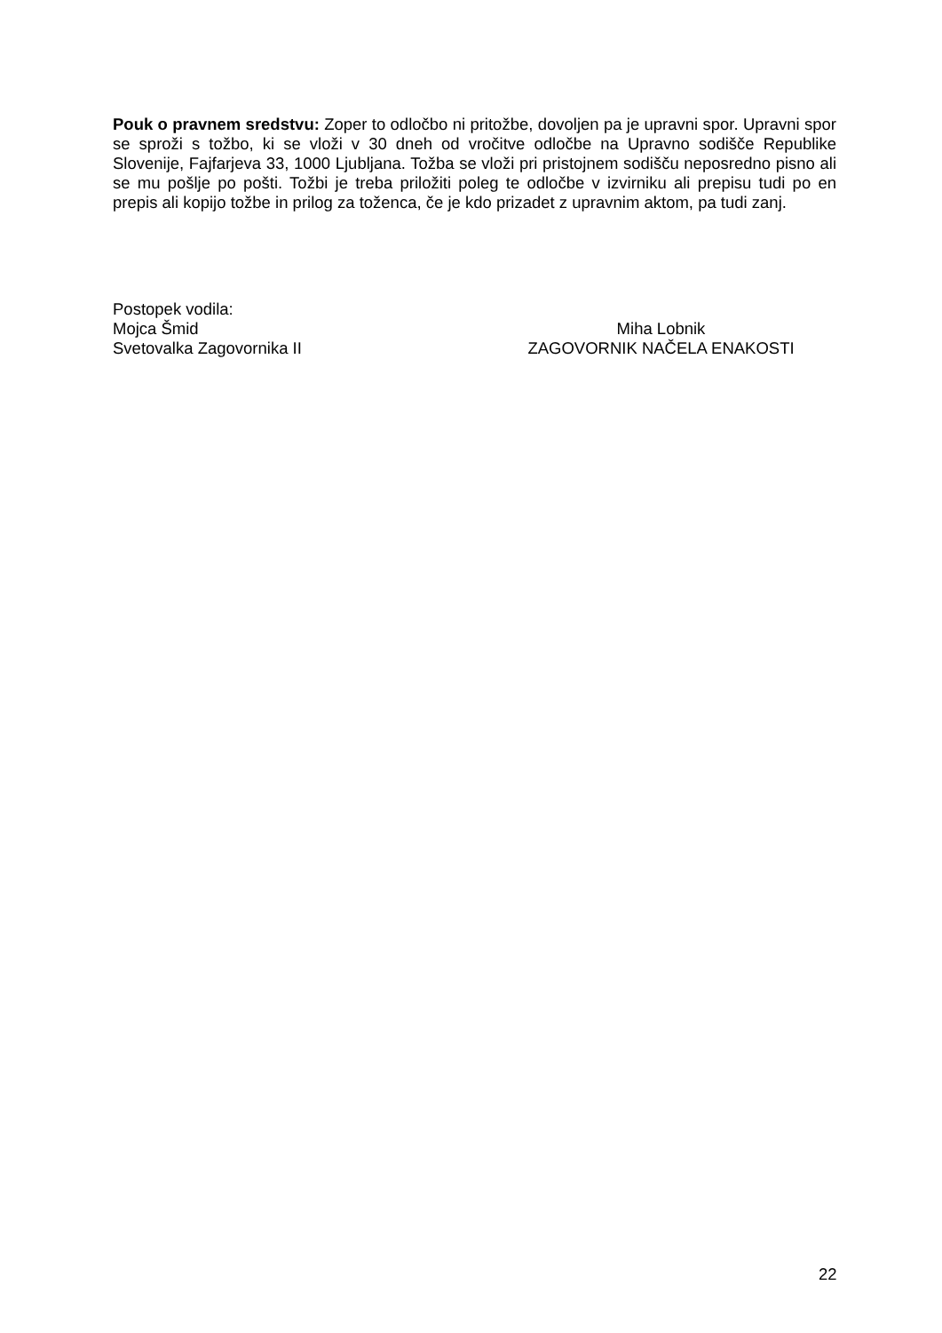Pouk o pravnem sredstvu: Zoper to odločbo ni pritožbe, dovoljen pa je upravni spor. Upravni spor se sproži s tožbo, ki se vloži v 30 dneh od vročitve odločbe na Upravno sodišče Republike Slovenije, Fajfarjeva 33, 1000 Ljubljana. Tožba se vloži pri pristojnem sodišču neposredno pisno ali se mu pošlje po pošti. Tožbi je treba priložiti poleg te odločbe v izvirniku ali prepisu tudi po en prepis ali kopijo tožbe in prilog za toženca, če je kdo prizadet z upravnim aktom, pa tudi zanj.
Postopek vodila:
Mojca Šmid Miha Lobnik
Svetovalka Zagovornika II ZAGOVORNIK NAČELA ENAKOSTI
22